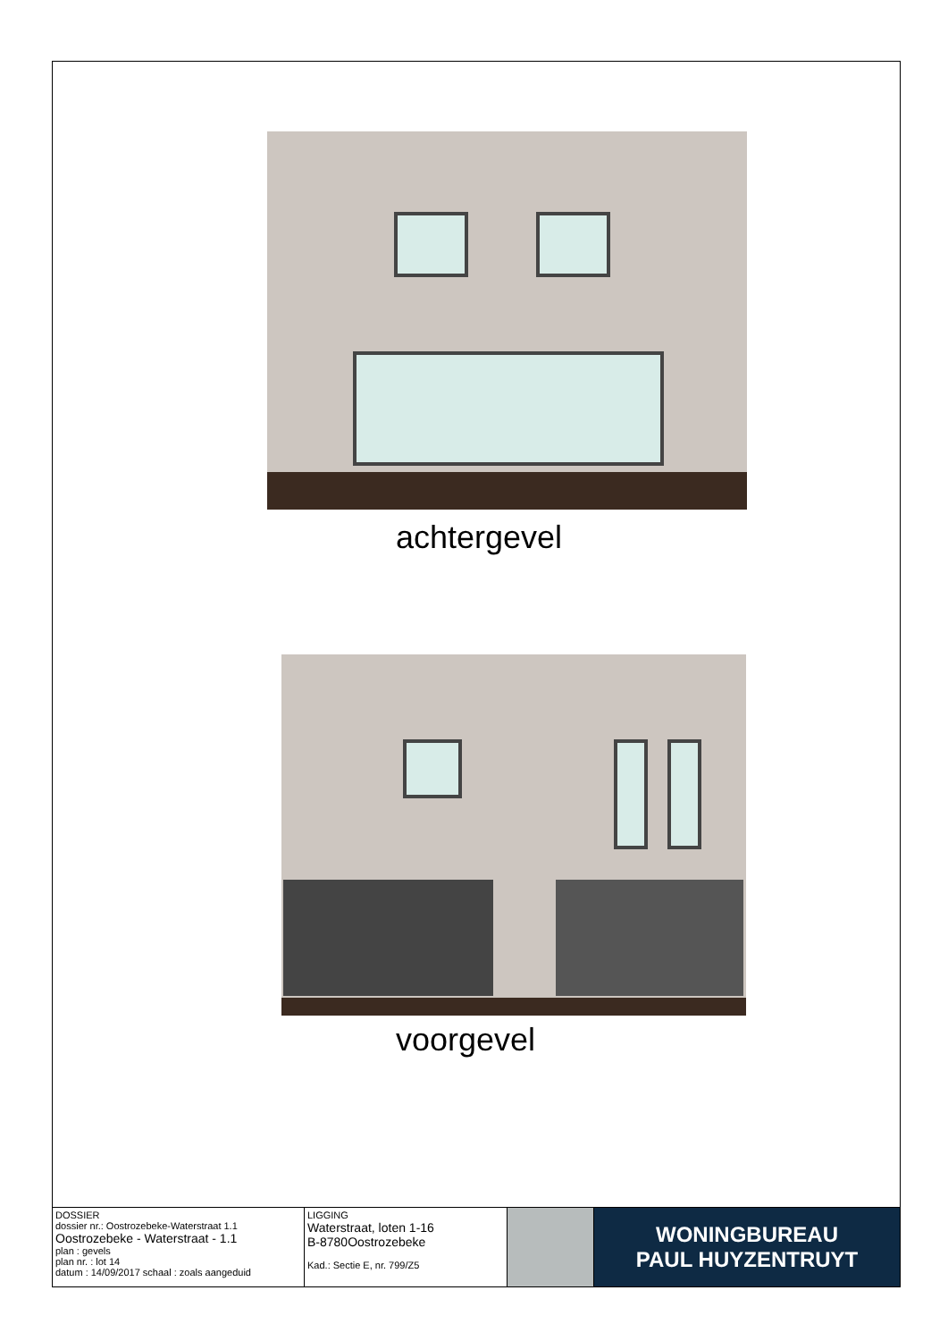achtergevel
voorgevel
| DOSSIER dossier nr.: Oostrozebeke-Waterstraat 1.1 Oostrozebeke - Waterstraat - 1.1 plan : gevels plan nr. : lot 14 datum : 14/09/2017 schaal : zoals aangeduid | LIGGING Waterstraat, loten 1-16 B-8780Oostrozebeke Kad.: Sectie E, nr. 799/Z5 | | WONINGBUREAU PAUL HUYZENTRUYT |